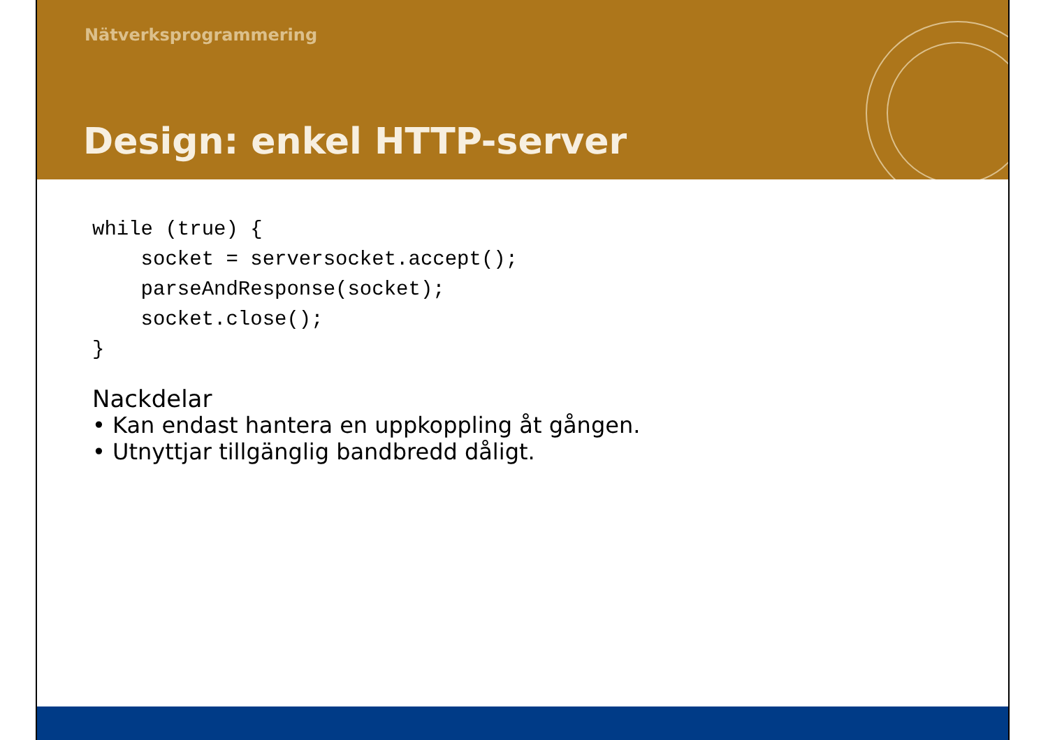Nätverksprogrammering
Design: enkel HTTP-server
while (true) {
    socket = serversocket.accept();
    parseAndResponse(socket);
    socket.close();
}
Nackdelar
• Kan endast hantera en uppkoppling åt gången.
• Utnyttjar tillgänglig bandbredd dåligt.